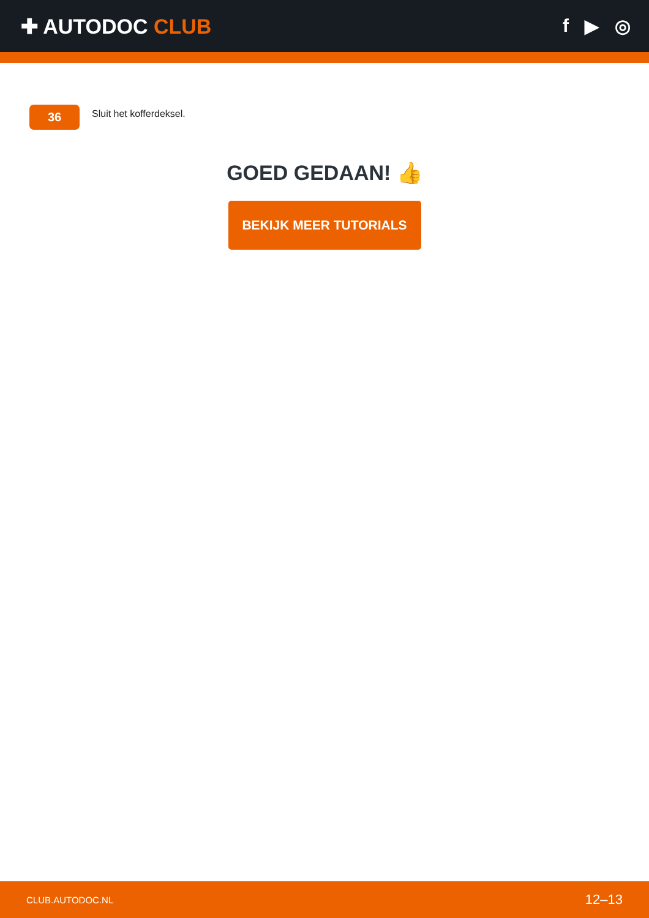✚ AUTODOC CLUB f ▶ ◎
36
Sluit het kofferdeksel.
GOED GEDAAN! 👍
BEKIJK MEER TUTORIALS
CLUB.AUTODOC.NL 12–13